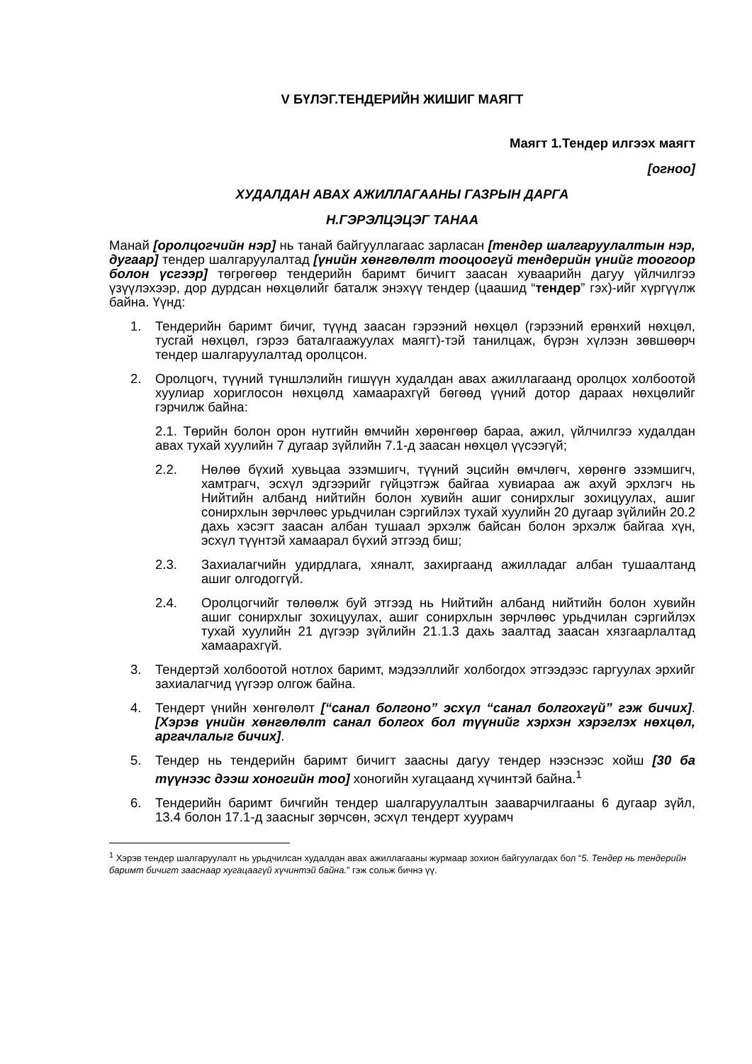V БҮЛЭГ.ТЕНДЕРИЙН ЖИШИГ МАЯГТ
Маягт 1.Тендер илгээх маягт
[огноо]
ХУДАЛДАН АВАХ АЖИЛЛАГААНЫ ГАЗРЫН ДАРГА
Н.ГЭРЭЛЦЭЦЭГ ТАНАА
Манай [оролцогчийн нэр] нь танай байгууллагаас зарласан [тендер шалгаруулалтын нэр, дугаар] тендер шалгаруулалтад [үнийн хөнгөлөлт тооцоогүй тендерийн үнийг тоогоор болон үсгээр] төгрөгөөр тендерийн баримт бичигт заасан хуваарийн дагуу үйлчилгээ үзүүлэхээр, дор дурдсан нөхцөлийг баталж энэхүү тендер (цаашид “тендер” гэх)-ийг хүргүүлж байна. Үүнд:
1. Тендерийн баримт бичиг, түүнд заасан гэрээний нөхцөл (гэрээний ерөнхий нөхцөл, тусгай нөхцөл, гэрээ баталгаажуулах маягт)-тэй танилцаж, бүрэн хүлээн зөвшөөрч тендер шалгаруулалтад оролцсон.
2. Оролцогч, түүний түншлэлийн гишүүн худалдан авах ажиллагаанд оролцох холбоотой хуулиар хориглосон нөхцөлд хамаарахгүй бөгөөд үүний дотор дараах нөхцөлийг гэрчилж байна:
2.1. Төрийн болон орон нутгийн өмчийн хөрөнгөөр бараа, ажил, үйлчилгээ худалдан авах тухай хуулийн 7 дугаар зүйлийн 7.1-д заасан нөхцөл үүсээгүй;
2.2. Нөлөө бүхий хувьцаа эзэмшигч, түүний эцсийн өмчлөгч, хөрөнгө эзэмшигч, хамтрагч, эсхүл эдгээрийг гүйцэтгэж байгаа хувиараа аж ахуй эрхлэгч нь Нийтийн албанд нийтийн болон хувийн ашиг сонирхлыг зохицуулах, ашиг сонирхлын зөрчлөөс урьдчилан сэргийлэх тухай хуулийн 20 дугаар зүйлийн 20.2 дахь хэсэгт заасан албан тушаал эрхэлж байсан болон эрхэлж байгаа хүн, эсхүл түүнтэй хамаарал бүхий этгээд биш;
2.3. Захиалагчийн удирдлага, хяналт, захиргаанд ажилладаг албан тушаалтанд ашиг олгодоггүй.
2.4. Оролцогчийг төлөөлж буй этгээд нь Нийтийн албанд нийтийн болон хувийн ашиг сонирхлыг зохицуулах, ашиг сонирхлын зөрчлөөс урьдчилан сэргийлэх тухай хуулийн 21 дүгээр зүйлийн 21.1.3 дахь заалтад заасан хязгаарлалтад хамаарахгүй.
3. Тендертэй холбоотой нотлох баримт, мэдээллийг холбогдох этгээдээс гаргуулах эрхийг захиалагчид үүгээр олгож байна.
4. Тендерт үнийн хөнгөлөлт [“санал болгоно” эсхүл “санал болгохгүй” гэж бичих]. [Хэрэв үнийн хөнгөлөлт санал болгох бол түүнийг хэрхэн хэрэглэх нөхцөл, аргачлалыг бичих].
5. Тендер нь тендерийн баримт бичигт заасны дагуу тендер нээснээс хойш [30 ба түүнээс дээш хоногийн тоо] хоногийн хугацаанд хүчинтэй байна.<sup>1</sup>
6. Тендерийн баримт бичгийн тендер шалгаруулалтын зааварчилгааны 6 дугаар зүйл, 13.4 болон 17.1-д заасныг зөрчсөн, эсхүл тендерт хуурамч
<sup>1</sup> Хэрэв тендер шалгаруулалт нь урьдчилсан худалдан авах ажиллагааны журмаар зохион байгуулагдах бол “5. Тендер нь тендерийн баримт бичигт зааснаар хугацаагүй хүчинтэй байна.” гэж сольж бичнэ үү.